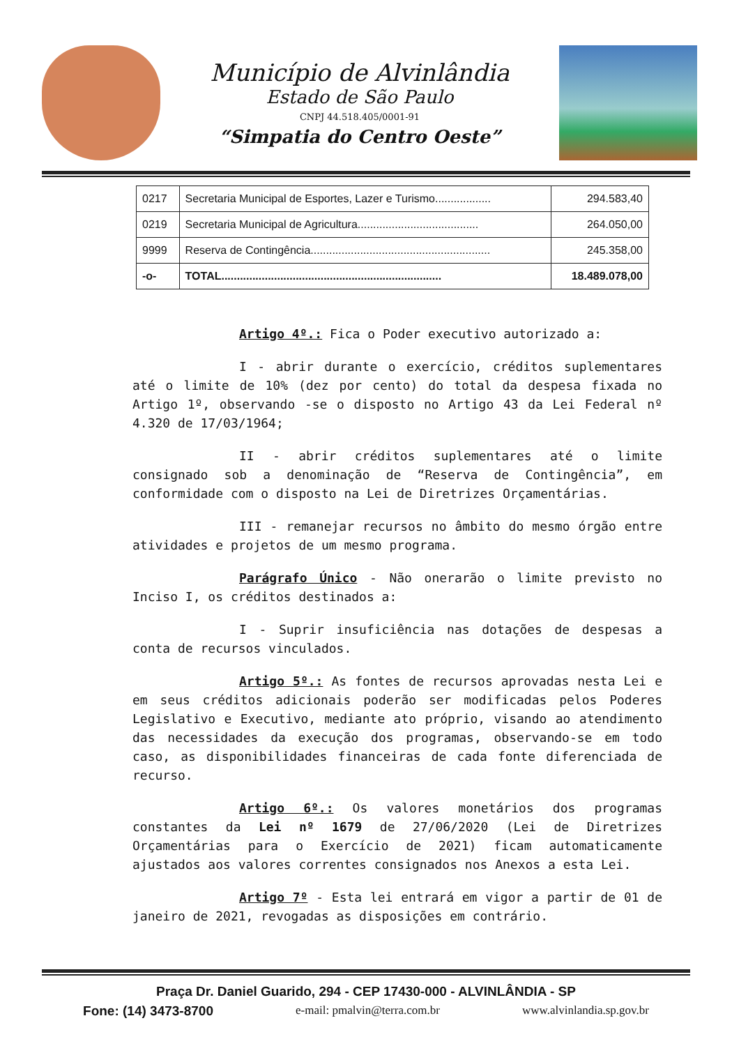Município de Alvinlândia
Estado de São Paulo
CNPJ 44.518.405/0001-91
“Simpatia do Centro Oeste”
| 0217 | Secretaria Municipal de Esportes, Lazer e Turismo.................. | 294.583,40 |
| 0219 | Secretaria Municipal de Agricultura....................................... | 264.050,00 |
| 9999 | Reserva de Contingência.......................................................... | 245.358,00 |
| -o- | TOTAL....................................................................... | 18.489.078,00 |
Artigo 4º.: Fica o Poder executivo autorizado a:
I - abrir durante o exercício, créditos suplementares até o limite de 10% (dez por cento) do total da despesa fixada no Artigo 1º, observando -se o disposto no Artigo 43 da Lei Federal nº 4.320 de 17/03/1964;
II - abrir créditos suplementares até o limite consignado sob a denominação de “Reserva de Contingência”, em conformidade com o disposto na Lei de Diretrizes Orçamentárias.
III - remanejar recursos no âmbito do mesmo órgão entre atividades e projetos de um mesmo programa.
Parágrafo Único - Não onerarão o limite previsto no Inciso I, os créditos destinados a:
I - Suprir insuficiência nas dotações de despesas a conta de recursos vinculados.
Artigo 5º.: As fontes de recursos aprovadas nesta Lei e em seus créditos adicionais poderão ser modificadas pelos Poderes Legislativo e Executivo, mediante ato próprio, visando ao atendimento das necessidades da execução dos programas, observando-se em todo caso, as disponibilidades financeiras de cada fonte diferenciada de recurso.
Artigo 6º.: Os valores monetários dos programas constantes da Lei nº 1679 de 27/06/2020 (Lei de Diretrizes Orçamentárias para o Exercício de 2021) ficam automaticamente ajustados aos valores correntes consignados nos Anexos a esta Lei.
Artigo 7º - Esta lei entrará em vigor a partir de 01 de janeiro de 2021, revogadas as disposições em contrário.
Praça Dr. Daniel Guarido, 294 - CEP 17430-000 - ALVINLÂNDIA - SP
Fone: (14) 3473-8700 e-mail: pmalvin@terra.com.br www.alvinlandia.sp.gov.br